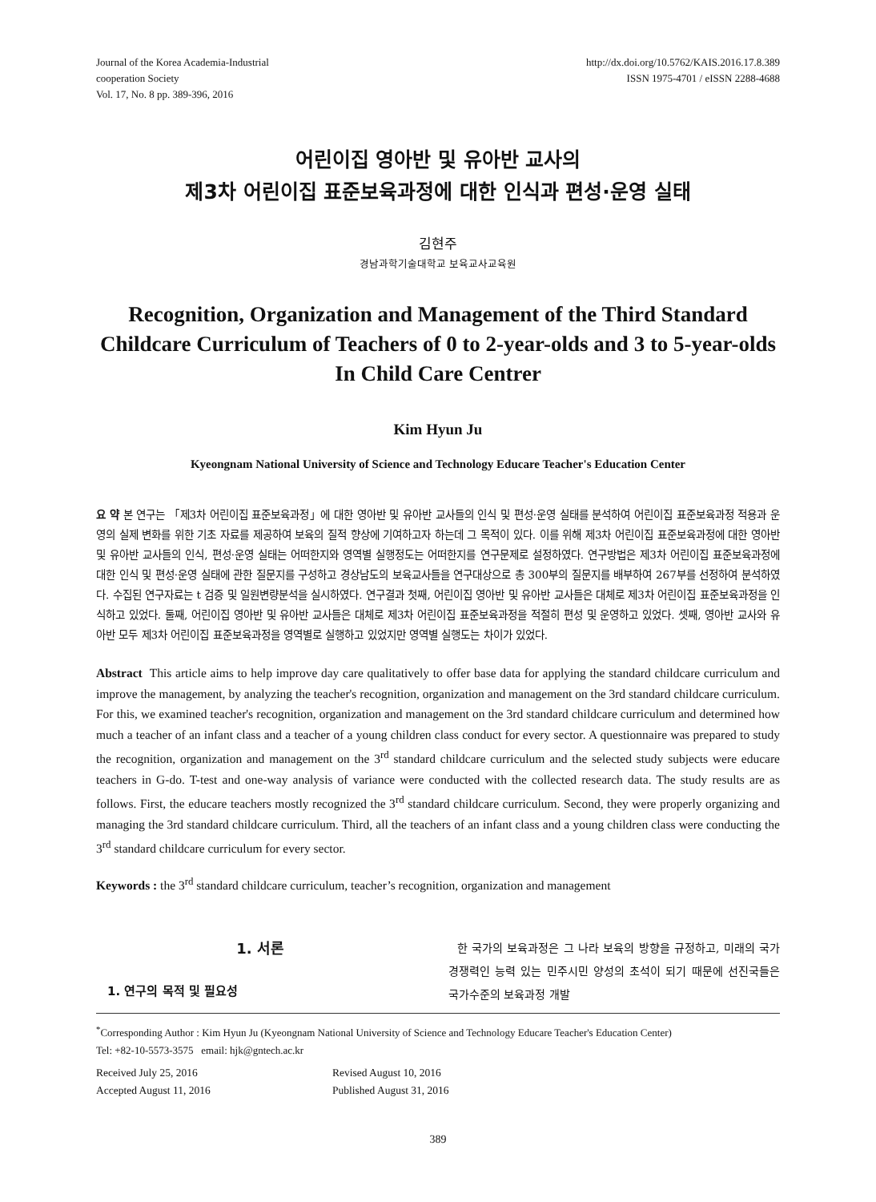Journal of the Korea Academia-Industrial
cooperation Society
Vol. 17, No. 8 pp. 389-396, 2016
http://dx.doi.org/10.5762/KAIS.2016.17.8.389
ISSN 1975-4701 / eISSN 2288-4688
어린이집 영아반 및 유아반 교사의
제3차 어린이집 표준보육과정에 대한 인식과 편성·운영 실태
김현주
경남과학기술대학교 보육교사교육원
Recognition, Organization and Management of the Third Standard Childcare Curriculum of Teachers of 0 to 2-year-olds and 3 to 5-year-olds In Child Care Centrer
Kim Hyun Ju
Kyeongnam National University of Science and Technology Educare Teacher's Education Center
요 약 본 연구는 「제3차 어린이집 표준보육과정」에 대한 영아반 및 유아반 교사들의 인식 및 편성·운영 실태를 분석하여 어린이집 표준보육과정 적용과 운영의 실제 변화를 위한 기초 자료를 제공하여 보육의 질적 향상에 기여하고자 하는데 그 목적이 있다. 이를 위해 제3차 어린이집 표준보육과정에 대한 영아반 및 유아반 교사들의 인식, 편성·운영 실태는 어떠한지와 영역별 실행정도는 어떠한지를 연구문제로 설정하였다. 연구방법은 제3차 어린이집 표준보육과정에 대한 인식 및 편성·운영 실태에 관한 질문지를 구성하고 경상남도의 보육교사들을 연구대상으로 총 300부의 질문지를 배부하여 267부를 선정하여 분석하였다. 수집된 연구자료는 t 검증 및 일원변량분석을 실시하였다. 연구결과 첫째, 어린이집 영아반 및 유아반 교사들은 대체로 제3차 어린이집 표준보육과정을 인식하고 있었다. 둘째, 어린이집 영아반 및 유아반 교사들은 대체로 제3차 어린이집 표준보육과정을 적절히 편성 및 운영하고 있었다. 셋째, 영아반 교사와 유아반 모두 제3차 어린이집 표준보육과정을 영역별로 실행하고 있었지만 영역별 실행도는 차이가 있었다.
Abstract This article aims to help improve day care qualitatively to offer base data for applying the standard childcare curriculum and improve the management, by analyzing the teacher's recognition, organization and management on the 3rd standard childcare curriculum. For this, we examined teacher's recognition, organization and management on the 3rd standard childcare curriculum and determined how much a teacher of an infant class and a teacher of a young children class conduct for every sector. A questionnaire was prepared to study the recognition, organization and management on the 3<sup>rd</sup> standard childcare curriculum and the selected study subjects were educare teachers in G-do. T-test and one-way analysis of variance were conducted with the collected research data. The study results are as follows. First, the educare teachers mostly recognized the 3<sup>rd</sup> standard childcare curriculum. Second, they were properly organizing and managing the 3rd standard childcare curriculum. Third, all the teachers of an infant class and a young children class were conducting the 3<sup>rd</sup> standard childcare curriculum for every sector.
Keywords : the 3<sup>rd</sup> standard childcare curriculum, teacher’s recognition, organization and management
1. 서론
1. 연구의 목적 및 필요성
한 국가의 보육과정은 그 나라 보육의 방향을 규정하고, 미래의 국가경쟁력인 능력 있는 민주시민 양성의 초석이 되기 때문에 선진국들은 국가수준의 보육과정 개발
<sup>*</sup> Corresponding Author : Kim Hyun Ju (Kyeongnam National University of Science and Technology Educare Teacher's Education Center)
Tel: +82-10-5573-3575 email: hjk@gntech.ac.kr
Received July 25, 2016
Revised August 10, 2016
Accepted August 11, 2016
Published August 31, 2016
389